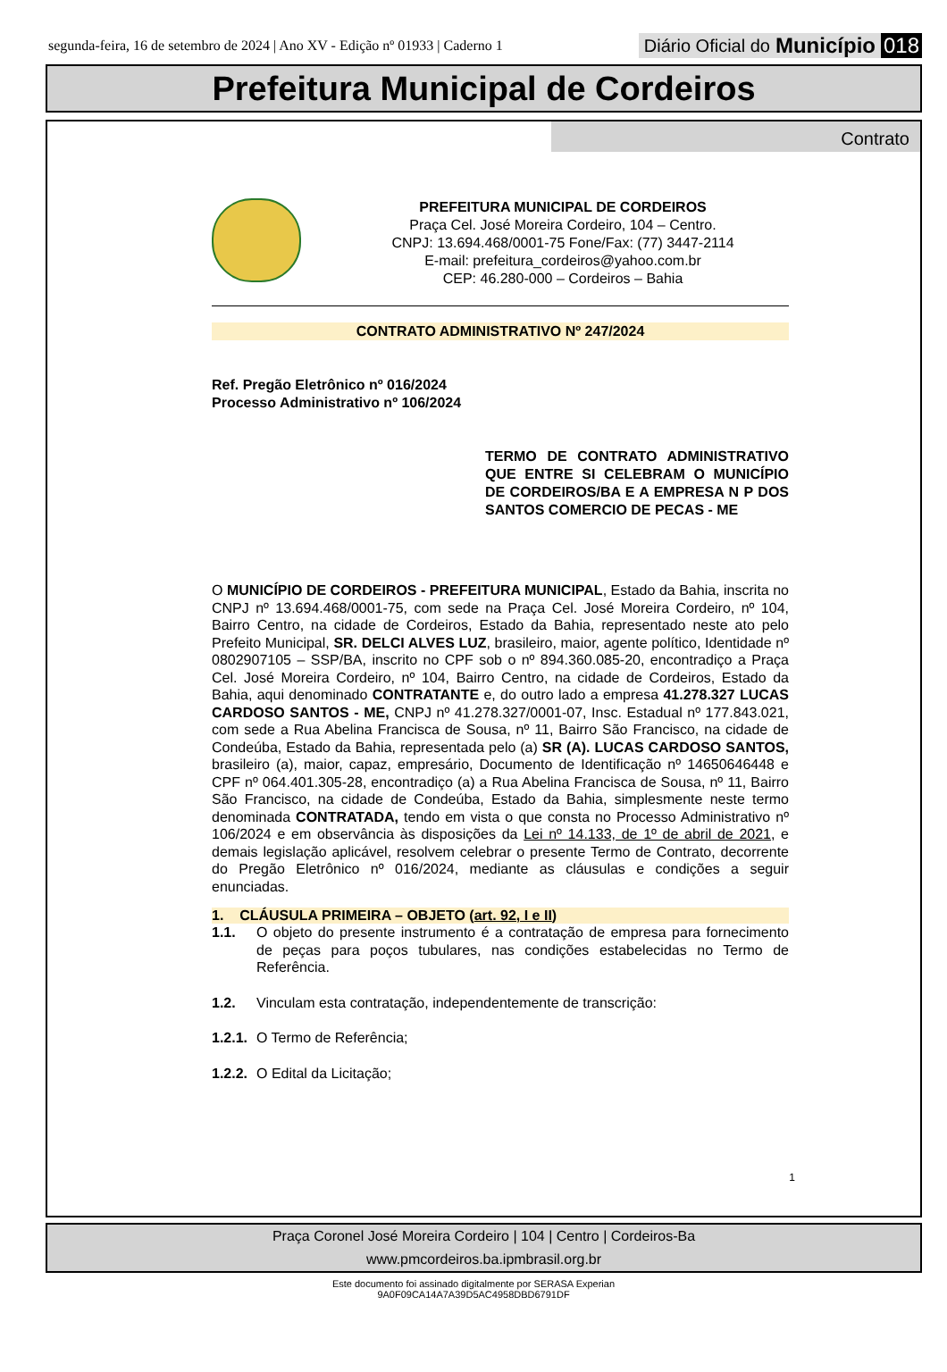segunda-feira, 16 de setembro de 2024 | Ano XV - Edição nº 01933 | Caderno 1
Diário Oficial do Município 018
Prefeitura Municipal de Cordeiros
Contrato
PREFEITURA MUNICIPAL DE CORDEIROS
Praça Cel. José Moreira Cordeiro, 104 – Centro.
CNPJ: 13.694.468/0001-75 Fone/Fax: (77) 3447-2114
E-mail: prefeitura_cordeiros@yahoo.com.br
CEP: 46.280-000 – Cordeiros – Bahia
CONTRATO ADMINISTRATIVO Nº 247/2024
Ref. Pregão Eletrônico nº 016/2024
Processo Administrativo nº 106/2024
TERMO DE CONTRATO ADMINISTRATIVO QUE ENTRE SI CELEBRAM O MUNICÍPIO DE CORDEIROS/BA E A EMPRESA N P DOS SANTOS COMERCIO DE PECAS - ME
O MUNICÍPIO DE CORDEIROS - PREFEITURA MUNICIPAL, Estado da Bahia, inscrita no CNPJ nº 13.694.468/0001-75, com sede na Praça Cel. José Moreira Cordeiro, nº 104, Bairro Centro, na cidade de Cordeiros, Estado da Bahia, representado neste ato pelo Prefeito Municipal, SR. DELCI ALVES LUZ, brasileiro, maior, agente político, Identidade nº 0802907105 – SSP/BA, inscrito no CPF sob o nº 894.360.085-20, encontradiço a Praça Cel. José Moreira Cordeiro, nº 104, Bairro Centro, na cidade de Cordeiros, Estado da Bahia, aqui denominado CONTRATANTE e, do outro lado a empresa 41.278.327 LUCAS CARDOSO SANTOS - ME, CNPJ nº 41.278.327/0001-07, Insc. Estadual nº 177.843.021, com sede a Rua Abelina Francisca de Sousa, nº 11, Bairro São Francisco, na cidade de Condeúba, Estado da Bahia, representada pelo (a) SR (A). LUCAS CARDOSO SANTOS, brasileiro (a), maior, capaz, empresário, Documento de Identificação nº 14650646448 e CPF nº 064.401.305-28, encontradiço (a) a Rua Abelina Francisca de Sousa, nº 11, Bairro São Francisco, na cidade de Condeúba, Estado da Bahia, simplesmente neste termo denominada CONTRATADA, tendo em vista o que consta no Processo Administrativo nº 106/2024 e em observância às disposições da Lei nº 14.133, de 1º de abril de 2021, e demais legislação aplicável, resolvem celebrar o presente Termo de Contrato, decorrente do Pregão Eletrônico nº 016/2024, mediante as cláusulas e condições a seguir enunciadas.
1. CLÁUSULA PRIMEIRA – OBJETO (art. 92, I e II)
1.1. O objeto do presente instrumento é a contratação de empresa para fornecimento de peças para poços tubulares, nas condições estabelecidas no Termo de Referência.
1.2. Vinculam esta contratação, independentemente de transcrição:
1.2.1. O Termo de Referência;
1.2.2. O Edital da Licitação;
1
Praça Coronel José Moreira Cordeiro | 104 | Centro | Cordeiros-Ba
www.pmcordeiros.ba.ipmbrasil.org.br
Este documento foi assinado digitalmente por SERASA Experian
9A0F09CA14A7A39D5AC4958DBD6791DF